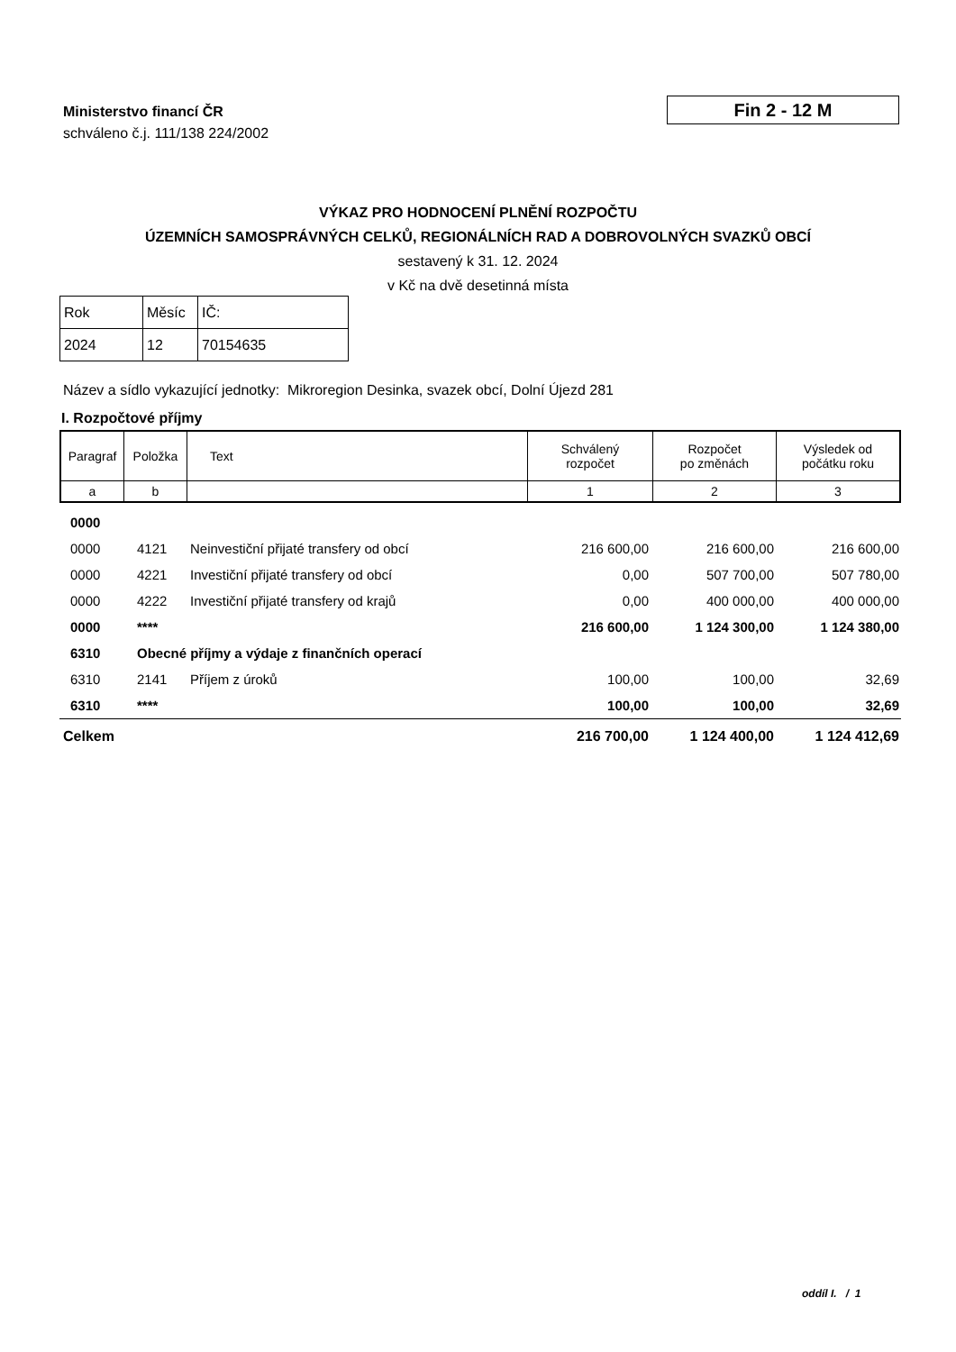Ministerstvo financí ČR
schváleno č.j. 111/138 224/2002
Fin 2 - 12 M
VÝKAZ PRO HODNOCENÍ PLNĚNÍ ROZPOČTU
ÚZEMNÍCH SAMOSPRÁVNÝCH CELKŮ, REGIONÁLNÍCH RAD A DOBROVOLNÝCH SVAZKŮ OBCÍ
sestavený k 31. 12. 2024
v Kč na dvě desetinná místa
| Rok | Měsíc | IČ: |
| 2024 | 12 | 70154635 |
Název a sídlo vykazující jednotky: Mikroregion Desinka, svazek obcí, Dolní Újezd 281
I. Rozpočtové příjmy
| Paragraf | Položka | Text | Schválený rozpočet | Rozpočet po změnách | Výsledek od počátku roku |
| --- | --- | --- | --- | --- | --- |
| a | b | | 1 | 2 | 3 |
| 0000 | | | | | |
| 0000 | 4121 | Neinvestiční přijaté transfery od obcí | 216 600,00 | 216 600,00 | 216 600,00 |
| 0000 | 4221 | Investiční přijaté transfery od obcí | 0,00 | 507 700,00 | 507 780,00 |
| 0000 | 4222 | Investiční přijaté transfery od krajů | 0,00 | 400 000,00 | 400 000,00 |
| 0000 | **** | | 216 600,00 | 1 124 300,00 | 1 124 380,00 |
| 6310 | Obecné příjmy a výdaje z finančních operací | | | | |
| 6310 | 2141 | Příjem z úroků | 100,00 | 100,00 | 32,69 |
| 6310 | **** | | 100,00 | 100,00 | 32,69 |
| Celkem | | | 216 700,00 | 1 124 400,00 | 1 124 412,69 |
oddíl I. / 1